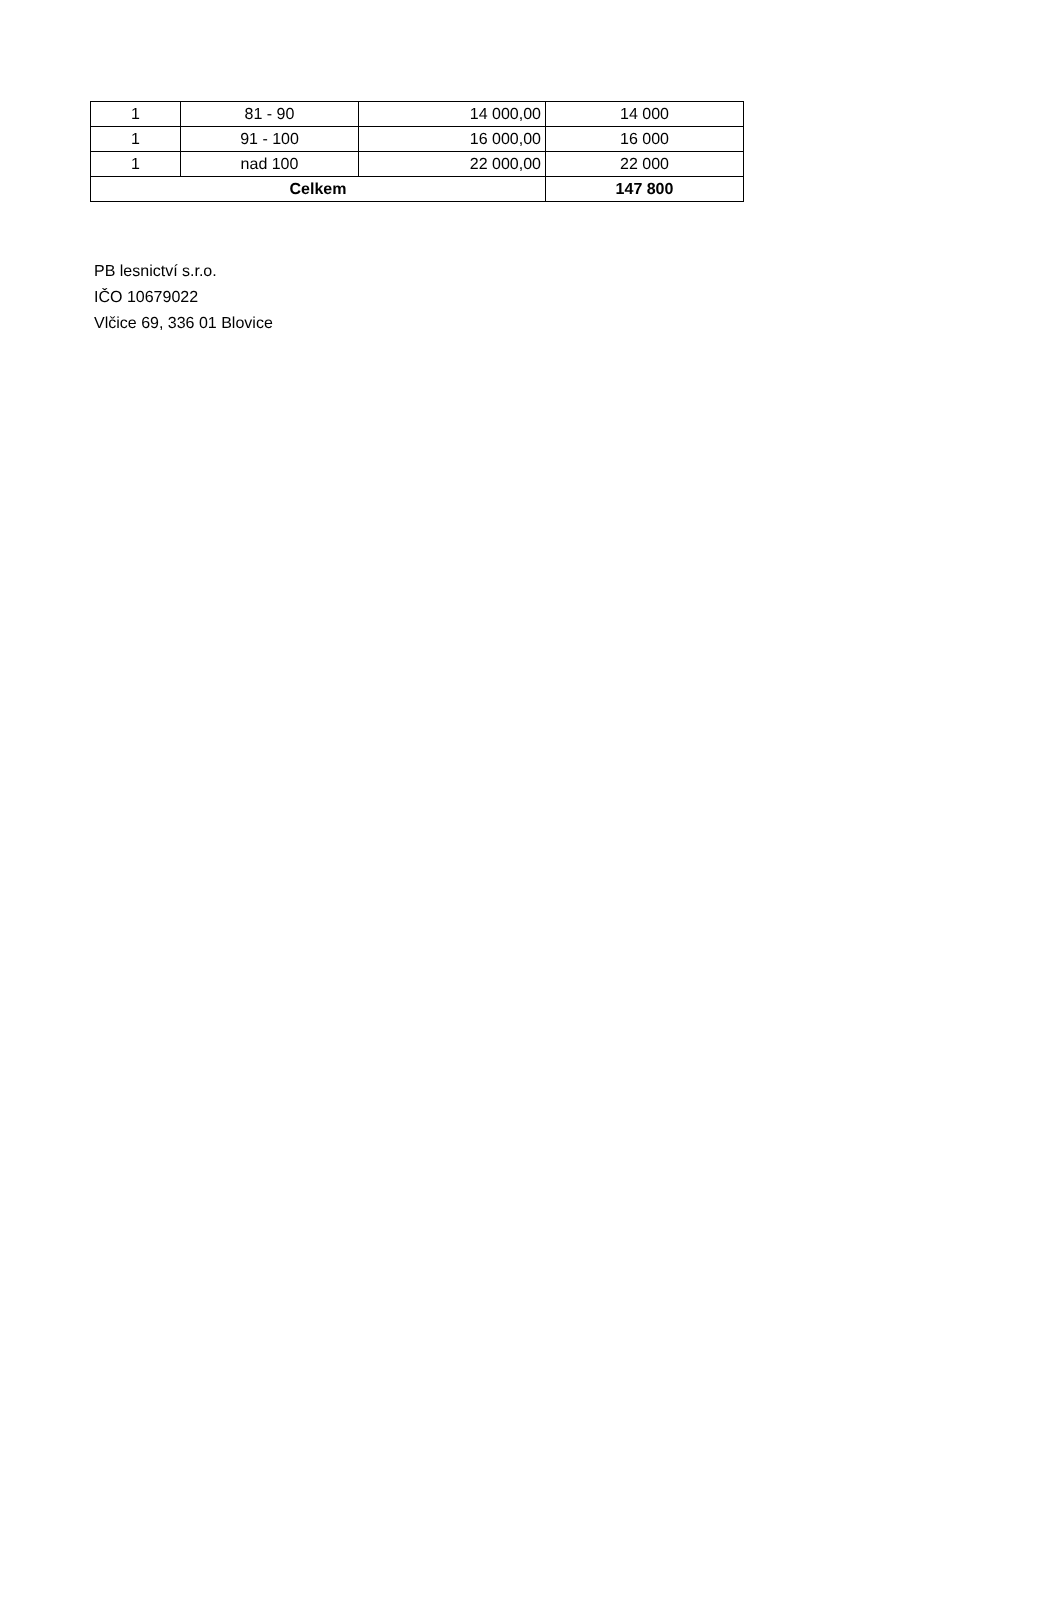| 1 | 81 - 90 | 14 000,00 | 14 000 |
| 1 | 91 - 100 | 16 000,00 | 16 000 |
| 1 | nad 100 | 22 000,00 | 22 000 |
| Celkem | | | 147 800 |
PB lesnictví s.r.o.
IČO 10679022
Vlčice 69, 336 01 Blovice